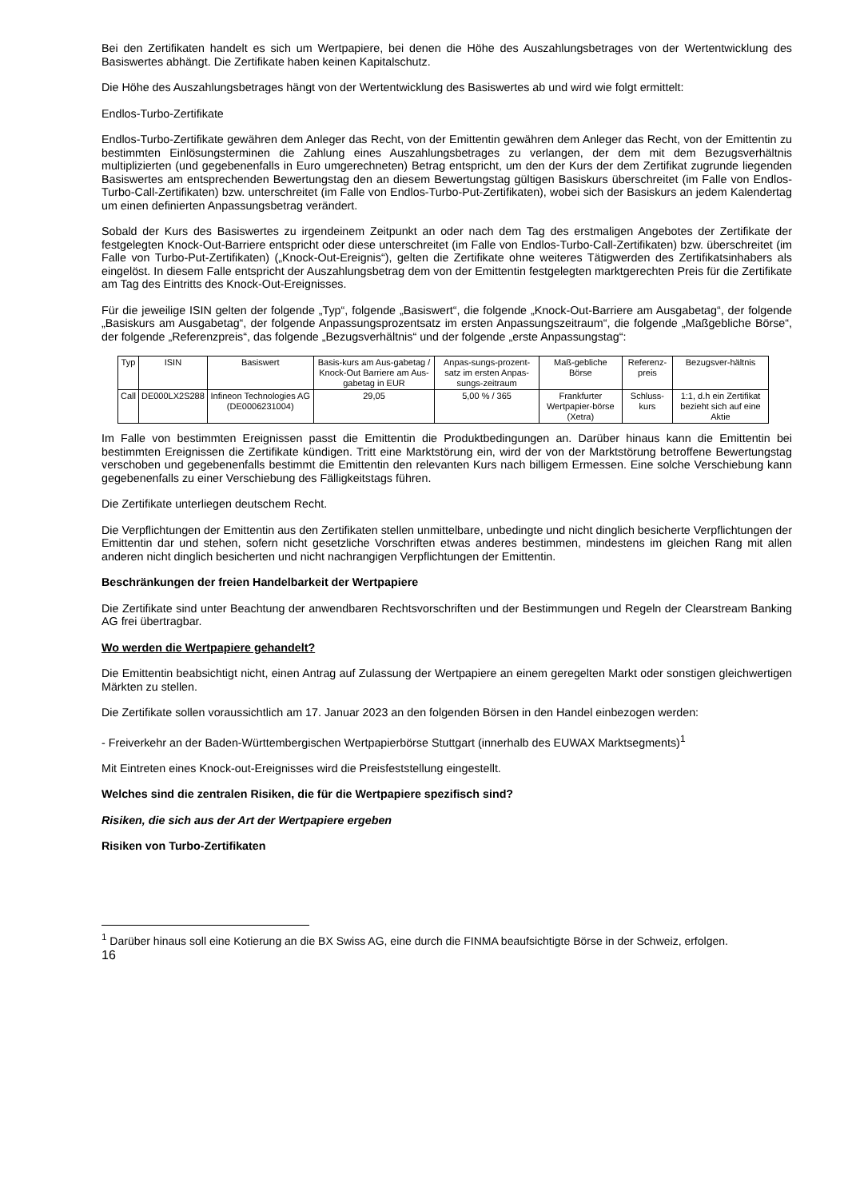Bei den Zertifikaten handelt es sich um Wertpapiere, bei denen die Höhe des Auszahlungsbetrages von der Wertentwicklung des Basiswertes abhängt. Die Zertifikate haben keinen Kapitalschutz.
Die Höhe des Auszahlungsbetrages hängt von der Wertentwicklung des Basiswertes ab und wird wie folgt ermittelt:
Endlos-Turbo-Zertifikate
Endlos-Turbo-Zertifikate gewähren dem Anleger das Recht, von der Emittentin gewähren dem Anleger das Recht, von der Emittentin zu bestimmten Einlösungsterminen die Zahlung eines Auszahlungsbetrages zu verlangen, der dem mit dem Bezugsverhältnis multiplizierten (und gegebenenfalls in Euro umgerechneten) Betrag entspricht, um den der Kurs der dem Zertifikat zugrunde liegenden Basiswertes am entsprechenden Bewertungstag den an diesem Bewertungstag gültigen Basiskurs überschreitet (im Falle von Endlos-Turbo-Call-Zertifikaten) bzw. unterschreitet (im Falle von Endlos-Turbo-Put-Zertifikaten), wobei sich der Basiskurs an jedem Kalendertag um einen definierten Anpassungsbetrag verändert.
Sobald der Kurs des Basiswertes zu irgendeinem Zeitpunkt an oder nach dem Tag des erstmaligen Angebotes der Zertifikate der festgelegten Knock-Out-Barriere entspricht oder diese unterschreitet (im Falle von Endlos-Turbo-Call-Zertifikaten) bzw. überschreitet (im Falle von Turbo-Put-Zertifikaten) („Knock-Out-Ereignis“), gelten die Zertifikate ohne weiteres Tätigwerden des Zertifikatsinhabers als eingelöst. In diesem Falle entspricht der Auszahlungsbetrag dem von der Emittentin festgelegten marktgerechten Preis für die Zertifikate am Tag des Eintritts des Knock-Out-Ereignisses.
Für die jeweilige ISIN gelten der folgende „Typ“, folgende „Basiswert“, die folgende „Knock-Out-Barriere am Ausgabetag“, der folgende „Basiskurs am Ausgabetag“, der folgende Anpassungsprozentsatz im ersten Anpassungszeitraum“, die folgende „Maßgebliche Börse“, der folgende „Referenzpreis“, das folgende „Bezugsverhältnis“ und der folgende „erste Anpassungstag“:
| Typ | ISIN | Basiswert | Basis-kurs am Aus-gabetag / Knock-Out Barriere am Aus-gabetag in EUR | Anpas-sungs-prozent-satz im ersten Anpas-sungs-zeitraum | Maß-gebliche Börse | Referenz-preis | Bezugsver-hältnis |
| --- | --- | --- | --- | --- | --- | --- | --- |
| Call | DE000LX2S288 | Infineon Technologies AG (DE0006231004) | 29,05 | 5,00 % / 365 | Frankfurter Wertpapier-börse (Xetra) | Schluss-kurs | 1:1, d.h ein Zertifikat bezieht sich auf eine Aktie |
Im Falle von bestimmten Ereignissen passt die Emittentin die Produktbedingungen an. Darüber hinaus kann die Emittentin bei bestimmten Ereignissen die Zertifikate kündigen. Tritt eine Marktstörung ein, wird der von der Marktstörung betroffene Bewertungstag verschoben und gegebenenfalls bestimmt die Emittentin den relevanten Kurs nach billigem Ermessen. Eine solche Verschiebung kann gegebenenfalls zu einer Verschiebung des Fälligkeitstags führen.
Die Zertifikate unterliegen deutschem Recht.
Die Verpflichtungen der Emittentin aus den Zertifikaten stellen unmittelbare, unbedingte und nicht dinglich besicherte Verpflichtungen der Emittentin dar und stehen, sofern nicht gesetzliche Vorschriften etwas anderes bestimmen, mindestens im gleichen Rang mit allen anderen nicht dinglich besicherten und nicht nachrangigen Verpflichtungen der Emittentin.
Beschränkungen der freien Handelbarkeit der Wertpapiere
Die Zertifikate sind unter Beachtung der anwendbaren Rechtsvorschriften und der Bestimmungen und Regeln der Clearstream Banking AG frei übertragbar.
Wo werden die Wertpapiere gehandelt?
Die Emittentin beabsichtigt nicht, einen Antrag auf Zulassung der Wertpapiere an einem geregelten Markt oder sonstigen gleichwertigen Märkten zu stellen.
Die Zertifikate sollen voraussichtlich am 17. Januar 2023 an den folgenden Börsen in den Handel einbezogen werden:
- Freiverkehr an der Baden-Württembergischen Wertpapierbörse Stuttgart (innerhalb des EUWAX Marktsegments)<sup>1</sup>
Mit Eintreten eines Knock-out-Ereignisses wird die Preisfeststellung eingestellt.
Welches sind die zentralen Risiken, die für die Wertpapiere spezifisch sind?
Risiken, die sich aus der Art der Wertpapiere ergeben
Risiken von Turbo-Zertifikaten
<sup>1</sup> Darüber hinaus soll eine Kotierung an die BX Swiss AG, eine durch die FINMA beaufsichtigte Börse in der Schweiz, erfolgen.
16